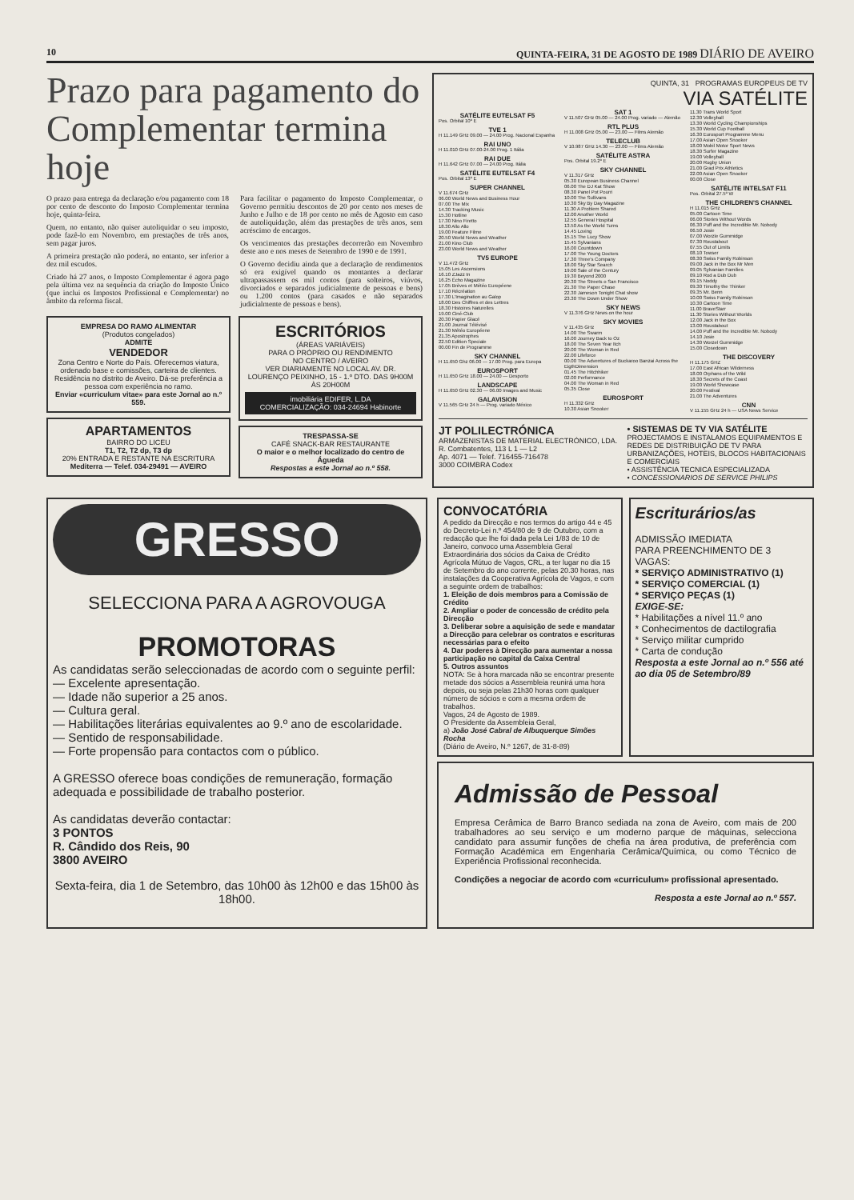10 QUINTA-FEIRA, 31 DE AGOSTO DE 1989 DIÁRIO DE AVEIRO
Prazo para pagamento do Complementar termina hoje
O prazo para entrega da declaração e/ou pagamento com 18 por cento de desconto do Imposto Complementar termina hoje, quinta-feira.
Quem, no entanto, não quiser autoliquidar o seu imposto, pode fazê-lo em Novembro, em prestações de três anos, sem pagar juros.
A primeira prestação não poderá, no entanto, ser inferior a dez mil escudos.
Criado há 27 anos, o Imposto Complementar é agora pago pela última vez na sequência da criação do Imposto Único (que inclui os Impostos Profissional e Complementar) no âmbito da reforma fiscal.
Para facilitar o pagamento do Imposto Complementar, o Governo permitiu descontos de 20 por cento nos meses de Junho e Julho e de 18 por cento no mês de Agosto em caso de autoliquidação, além das prestações de três anos, sem acréscimo de encargos.
Os vencimentos das prestações decorrerão em Novembro deste ano e nos meses de Setembro de 1990 e de 1991.
O Governo decidiu ainda que a declaração de rendimentos só era exigível quando os montantes a declarar ultrapassassem os mil contos (para solteiros, viúvos, divorciados e separados judicialmente de pessoas e bens) ou 1.200 contos (para casados e não separados judicialmente de pessoas e bens).
EMPRESA DO RAMO ALIMENTAR
(Produtos congelados)
ADMITE
VENDEDOR
Zona Centro e Norte do País. Oferecemos viatura, ordenado base e comissões, carteira de clientes. Residência no distrito de Aveiro. Dá-se preferência a pessoa com experiência no ramo.
Enviar «curriculum vitae» para este Jornal ao n.º 559.
APARTAMENTOS
BAIRRO DO LICEU
T1, T2, T2 dp, T3 dp
20% ENTRADA E RESTANTE NA ESCRITURA
Mediterra — Telef. 034-29491 — AVEIRO
ESCRITÓRIOS
(ÁREAS VARIÁVEIS)
PARA O PRÓPRIO OU RENDIMENTO
NO CENTRO / AVEIRO
VER DIARIAMENTE NO LOCAL AV. DR. LOURENÇO PEIXINHO, 15 - 1.º DTO. DAS 9H00M ÀS 20H00M
imobiliária EDIFER, L.DA
COMERCIALIZAÇÃO: 034-24694 Habinorte
TRESPASSA-SE
CAFÉ SNACK-BAR RESTAURANTE
O maior e o melhor localizado do centro de Águeda
Respostas a este Jornal ao n.º 558.
QUINTA, 31 PROGRAMAS EUROPEUS DE TV
VIA SATÉLITE
SATÉLITE EUTELSAT F5
Pos. Orbital 10º E
TVE 1
H 11.149 GHz 09.00 — 24.00 Prog. Nacional Espanha
RAI UNO
H 11.010 GHz 07.00-24.00 Prog. 1 Itália
RAI DUE
H 11.642 GHz 07.00 — 24.00 Prog. Itália
SATÉLITE EUTELSAT F4
Pos. Orbital 13º E
SUPER CHANNEL
V 11.674 GHz
06.00 World News and Business Hour
07.00 The Mix
14.30 Tracking Music
15.30 Hotline
17.30 Nino Firetto
18.30 Allo Allo
19.00 Feature Filme
20.50 World News and Weather
21.00 Kino Club
23.00 World News and Weather
TV5 EUROPE
V 11.472 GHz
15.05 Les Ascensions
16.10 ZJazz In
16.25 Écho Magazine
17.05 Brèves et Météo Européene
17.10 Récréation
17.30 L'Imagination au Galop
18.00 Des Chiffres et des Lettres
18.30 Histoires Naturelles
19.00 Ciné-Club
20.30 Papier Glacé
21.00 Journal Télévisé
21.30 Météo Européene
21.35 Apostrophes
22.50 Edition Speciale
00.00 Fin de Programme
SKY CHANNEL
H 11.650 Ghz 06.00 — 17.00 Prog. para Europa
EUROSPORT
H 11.650 GHz 18.00 — 24.00 — Desporto
LANDSCAPE
H 11.650 GHz 02.30 — 06.00 Images and Music
GALAVISION
V 11.565 GHz 24 h — Prog. variado México
SAT 1
V 11.507 GHz 05.00 — 24.00 Prog. variado — Alemão
RTL PLUS
H 11.008 GHz 05.00 — 23.00 — Films Alemão
TELECLUB
V 10.987 GHz 14.30 — 23.00 — Films Alemão
SATÉLITE ASTRA
Pos. Orbital 19.2º E
SKY CHANNEL
V 11.317 GHz
05.30 European Business Channel
06.00 The DJ Kat Show
08.30 Panel Pot Pourri
10.00 The Sullivans
10.30 Sky By Day Magazine
11.30 A Problem Shared
12.00 Another World
12.55 General Hospital
13.50 As the World Turns
14.45 Loving
15.15 The Lucy Show
15.45 Sylvanians
16.00 Countdown
17.00 The Young Doctors
17.30 Three's Company
18.00 Sky Star Search
19.00 Sale of the Century
19.30 Beyond 2000
20.30 The Streets o San Francisco
21.30 The Paper Chase
22.30 Jameson Tonight Chat show
23.30 The Down Under Show
SKY NEWS
V 11.376 GHz News on the hour
SKY MOVIES
V 11.435 GHz
14.00 The Swarm
16.00 Journey Back to Oz
18.00 The Seven Year Itch
20.00 The Woman in Red
22.00 Lifeforce
00.00 The Adventures of Buckaroo Banzai Across the EigthDimension
01.45 The Hitchhiker
02.00 Performance
04.00 The Woman in Red
05.35 Close
EUROSPORT
H 11.332 GHz
10.30 Asian Snooker
11.30 Trans World Sport
12.30 Volleyball
13.30 World Cycling Championships
15.30 World Cup Football
16.30 Eurosport Programme Menu
17.00 Asian Open Snooker
18.00 Mobil Motor Sport News
18.30 Surfer Magazine
19.00 Volleyball
20.00 Rugby Union
21.00 Grad Prix Athletics
22.00 Asian Open Snooker
00.00 Close
SATÉLITE INTELSAT F11
Pos. Orbital 27.5º W
THE CHILDREN'S CHANNEL
H 11.015 GHz
05.00 Cartoon Time
06.00 Stories Without Words
06.30 Puff and the Incredible Mr. Nobody
06.50 Josie
07.00 Worzle Gummidge
07.30 Roustabout
07.55 Out of Limits
08.10 Towser
08.30 Swiss Family Robinson
09.00 Jack in the Box Mr Men
09.05 Sylvanian Families
09.10 Rod a Dub Dub
09.15 Noddy
09.30 Timothy the Thinker
09.35 Mr. Benn
10.00 Swiss Family Robinson
10.30 Cartoon Time
11.00 BraveStarr
11.30 Stories Without Worlds
12.00 Jack in the Box
13.00 Roustabout
14.00 Puff and the Incredible Mr. Nobody
14.10 Josie
14.30 Worzel Gummidge
15.00 Closedown
THE DISCOVERY
H 11.175 GHZ
17.00 East African Wilderness
18.00 Orphans of the Wild
18.30 Secrets of the Coast
19.00 World Showcase
20.00 Festival
21.00 The Adventures
CNN
V 11.155 GHz 24 h — USA News Service
JT POLILECTRÓNICA
ARMAZENISTAS DE MATERIAL ELECTRÓNICO, LDA.
R. Combatentes, 113 L 1 — L2
Ap. 4071 — Telef. 716455-716478
3000 COIMBRA Codex
• SISTEMAS DE TV VIA SATÉLITE
PROJECTAMOS E INSTALAMOS EQUIPAMENTOS E REDES DE DISTRIBUIÇÃO DE TV PARA URBANIZAÇÕES, HOTEIS, BLOCOS HABITACIONAIS E COMERCIAIS
• ASSISTÊNCIA TECNICA ESPECIALIZADA
• CONCESSIONARIOS DE SERVICE PHILIPS
GRESSO
SELECCIONA PARA A AGROVOUGA
PROMOTORAS
As candidatas serão seleccionadas de acordo com o seguinte perfil:
— Excelente apresentação.
— Idade não superior a 25 anos.
— Cultura geral.
— Habilitações literárias equivalentes ao 9.º ano de escolaridade.
— Sentido de responsabilidade.
— Forte propensão para contactos com o público.
A GRESSO oferece boas condições de remuneração, formação adequada e possibilidade de trabalho posterior.
As candidatas deverão contactar:
3 PONTOS
R. Cândido dos Reis, 90
3800 AVEIRO
Sexta-feira, dia 1 de Setembro, das 10h00 às 12h00 e das 15h00 às 18h00.
CONVOCATÓRIA
A pedido da Direcção e nos termos do artigo 44 e 45 do Decreto-Lei n.º 454/80 de 9 de Outubro, com a redacção que lhe foi dada pela Lei 1/83 de 10 de Janeiro, convoco uma Assembleia Geral Extraordinária dos sócios da Caixa de Crédito Agrícola Mútuo de Vagos, CRL, a ter lugar no dia 15 de Setembro do ano corrente, pelas 20.30 horas, nas instalações da Cooperativa Agrícola de Vagos, e com a seguinte ordem de trabalhos:
1. Eleição de dois membros para a Comissão de Crédito
2. Ampliar o poder de concessão de crédito pela Direcção
3. Deliberar sobre a aquisição de sede e mandatar a Direcção para celebrar os contratos e escrituras necessárias para o efeito
4. Dar poderes à Direcção para aumentar a nossa participação no capital da Caixa Central
5. Outros assuntos
NOTA: Se à hora marcada não se encontrar presente metade dos sócios a Assembleia reunirá uma hora depois, ou seja pelas 21h30 horas com qualquer número de sócios e com a mesma ordem de trabalhos.
Vagos, 24 de Agosto de 1989.
O Presidente da Assembleia Geral,
a) João José Cabral de Albuquerque Simões Rocha
(Diário de Aveiro, N.º 1267, de 31-8-89)
Escriturários/as
ADMISSÃO IMEDIATA
PARA PREENCHIMENTO DE 3 VAGAS:
* SERVIÇO ADMINISTRATIVO (1)
* SERVIÇO COMERCIAL (1)
* SERVIÇO PEÇAS (1)
EXIGE-SE:
* Habilitações a nível 11.º ano
* Conhecimentos de dactilografia
* Serviço militar cumprido
* Carta de condução
Resposta a este Jornal ao n.º 556 até ao dia 05 de Setembro/89
Admissão de Pessoal
Empresa Cerâmica de Barro Branco sediada na zona de Aveiro, com mais de 200 trabalhadores ao seu serviço e um moderno parque de máquinas, selecciona candidato para assumir funções de chefia na área produtiva, de preferência com Formação Académica em Engenharia Cerâmica/Química, ou como Técnico de Experiência Profissional reconhecida.
Condições a negociar de acordo com «curriculum» profissional apresentado.
Resposta a este Jornal ao n.º 557.